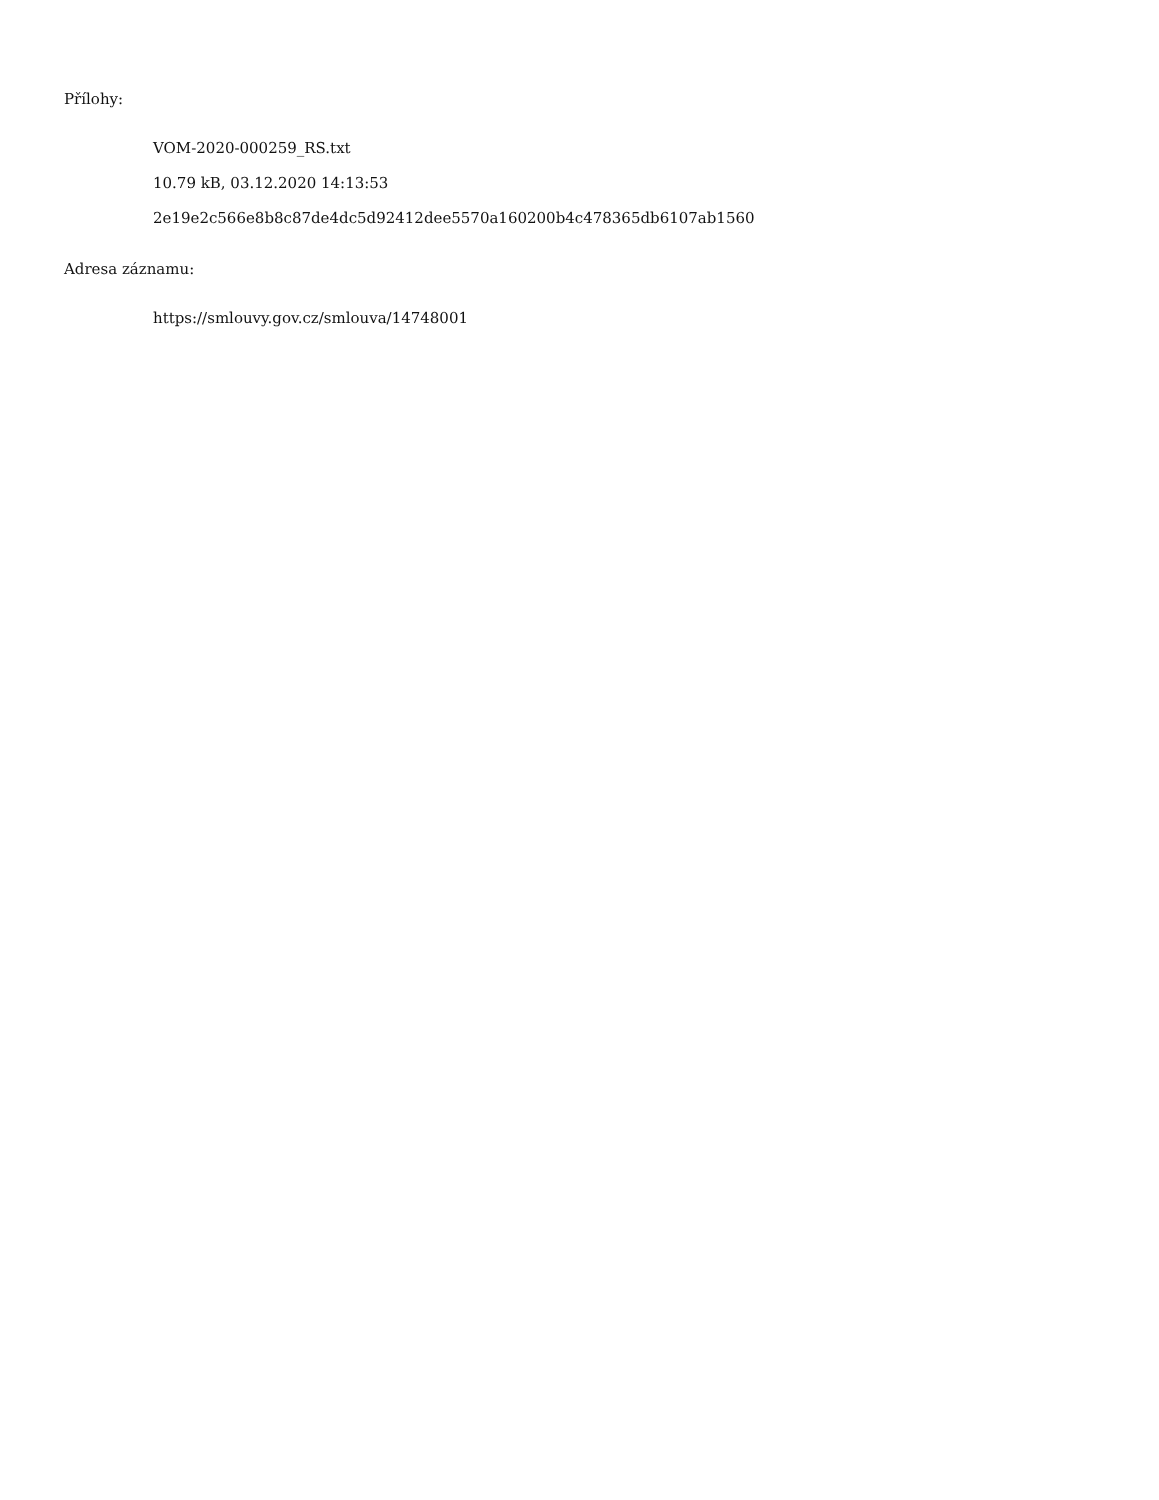Přílohy:
VOM-2020-000259_RS.txt
10.79 kB, 03.12.2020 14:13:53
2e19e2c566e8b8c87de4dc5d92412dee5570a160200b4c478365db6107ab1560
Adresa záznamu:
https://smlouvy.gov.cz/smlouva/14748001